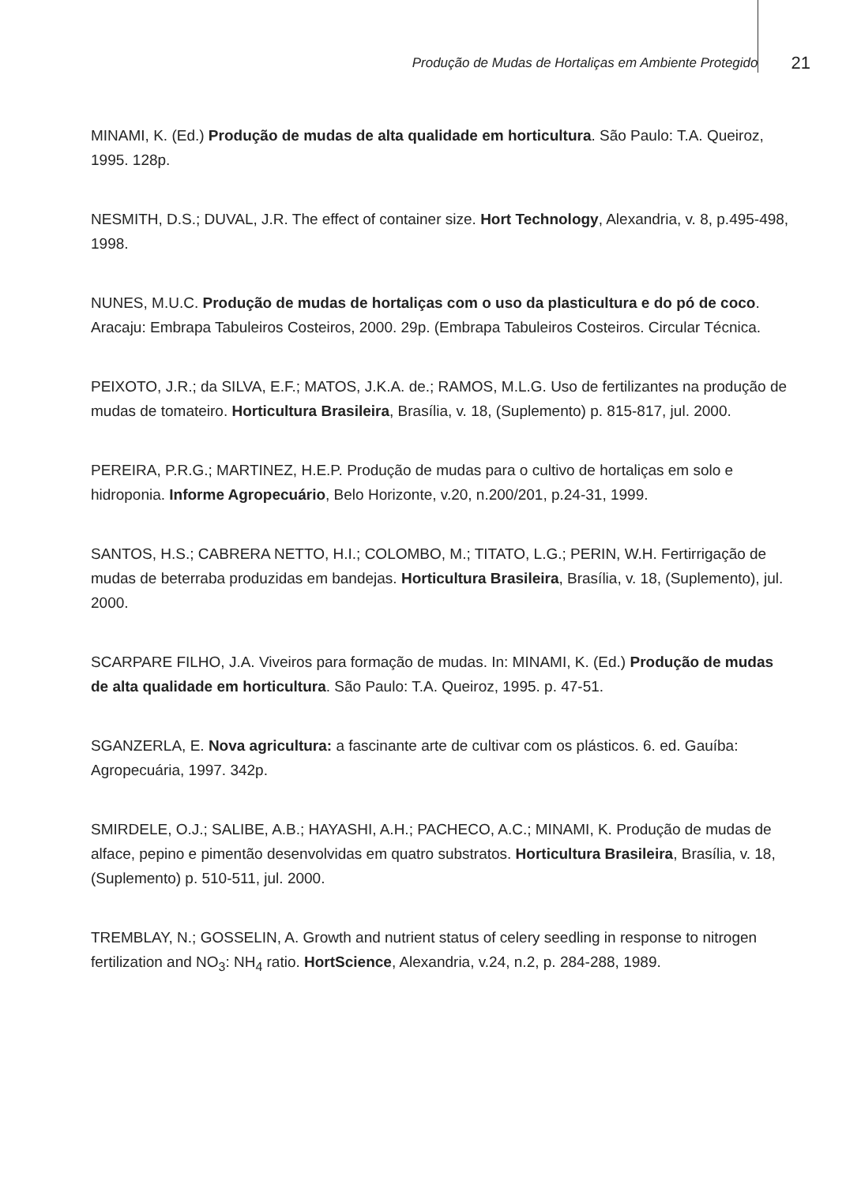Produção de Mudas de Hortaliças em Ambiente Protegido 21
MINAMI, K. (Ed.) Produção de mudas de alta qualidade em horticultura. São Paulo: T.A. Queiroz, 1995. 128p.
NESMITH, D.S.; DUVAL, J.R. The effect of container size. Hort Technology, Alexandria, v. 8, p.495-498, 1998.
NUNES, M.U.C. Produção de mudas de hortaliças com o uso da plasticultura e do pó de coco. Aracaju: Embrapa Tabuleiros Costeiros, 2000. 29p. (Embrapa Tabuleiros Costeiros. Circular Técnica.
PEIXOTO, J.R.; da SILVA, E.F.; MATOS, J.K.A. de.; RAMOS, M.L.G. Uso de fertilizantes na produção de mudas de tomateiro. Horticultura Brasileira, Brasília, v. 18, (Suplemento) p. 815-817, jul. 2000.
PEREIRA, P.R.G.; MARTINEZ, H.E.P. Produção de mudas para o cultivo de hortaliças em solo e hidroponia. Informe Agropecuário, Belo Horizonte, v.20, n.200/201, p.24-31, 1999.
SANTOS, H.S.; CABRERA NETTO, H.I.; COLOMBO, M.; TITATO, L.G.; PERIN, W.H. Fertirrigação de mudas de beterraba produzidas em bandejas. Horticultura Brasileira, Brasília, v. 18, (Suplemento), jul. 2000.
SCARPARE FILHO, J.A. Viveiros para formação de mudas. In: MINAMI, K. (Ed.) Produção de mudas de alta qualidade em horticultura. São Paulo: T.A. Queiroz, 1995. p. 47-51.
SGANZERLA, E. Nova agricultura: a fascinante arte de cultivar com os plásticos. 6. ed. Gauíba: Agropecuária, 1997. 342p.
SMIRDELE, O.J.; SALIBE, A.B.; HAYASHI, A.H.; PACHECO, A.C.; MINAMI, K. Produção de mudas de alface, pepino e pimentão desenvolvidas em quatro substratos. Horticultura Brasileira, Brasília, v. 18, (Suplemento) p. 510-511, jul. 2000.
TREMBLAY, N.; GOSSELIN, A. Growth and nutrient status of celery seedling in response to nitrogen fertilization and NO<sub>3</sub>: NH<sub>4</sub> ratio. HortScience, Alexandria, v.24, n.2, p. 284-288, 1989.